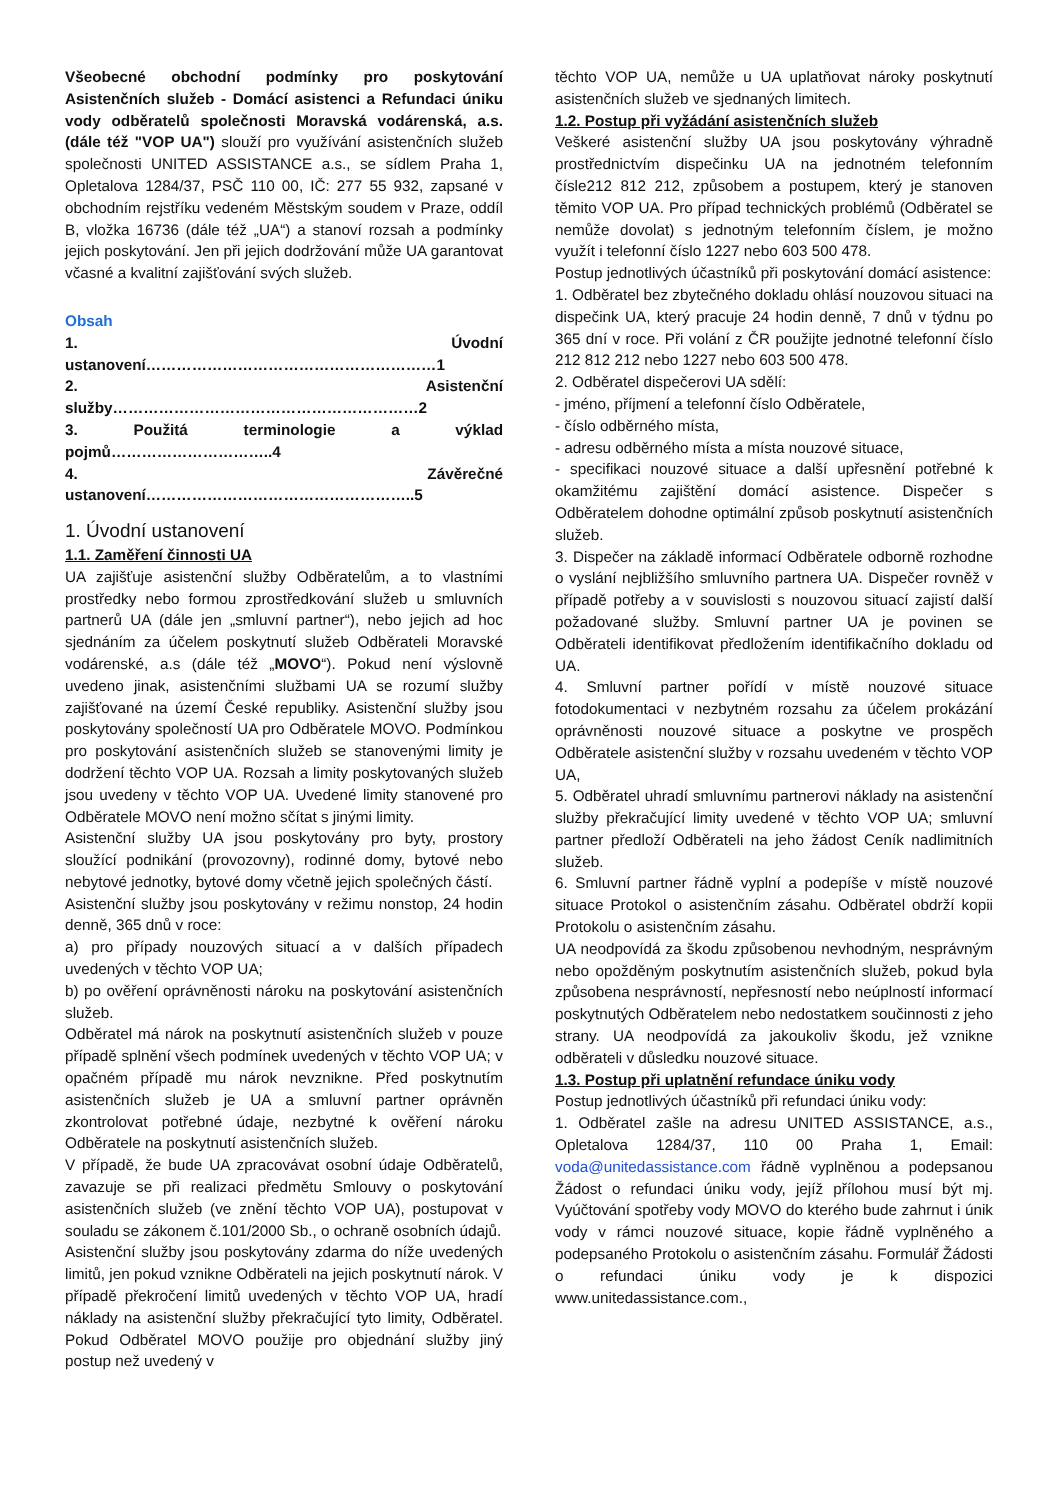Všeobecné obchodní podmínky pro poskytování Asistenčních služeb - Domácí asistenci a Refundaci úniku vody odběratelů společnosti Moravská vodárenská, a.s. (dále též "VOP UA") slouží pro využívání asistenčních služeb společnosti UNITED ASSISTANCE a.s., se sídlem Praha 1, Opletalova 1284/37, PSČ 110 00, IČ: 277 55 932, zapsané v obchodním rejstříku vedeném Městským soudem v Praze, oddíl B, vložka 16736 (dále též „UA“) a stanoví rozsah a podmínky jejich poskytování. Jen při jejich dodržování může UA garantovat včasné a kvalitní zajišťování svých služeb.
Obsah
1. Úvodní ustanovení…………………………………………………1
2. Asistenční služby……………………………………………………2
3. Použitá terminologie a výklad pojmů…………………………..4
4. Závěrečné ustanovení……………………………………………..5
1. Úvodní ustanovení
1.1. Zaměření činnosti UA
UA zajišťuje asistenční služby Odběratelům, a to vlastními prostředky nebo formou zprostředkování služeb u smluvních partnerů UA (dále jen „smluvní partner“), nebo jejich ad hoc sjednáním za účelem poskytnutí služeb Odběrateli Moravské vodárenské, a.s (dále též „MOVO“). Pokud není výslovně uvedeno jinak, asistenčními službami UA se rozumí služby zajišťované na území České republiky. Asistenční služby jsou poskytovány společností UA pro Odběratele MOVO. Podmínkou pro poskytování asistenčních služeb se stanovenými limity je dodržení těchto VOP UA. Rozsah a limity poskytovaných služeb jsou uvedeny v těchto VOP UA. Uvedené limity stanovené pro Odběratele MOVO není možno sčítat s jinými limity.
Asistenční služby UA jsou poskytovány pro byty, prostory sloužící podnikání (provozovny), rodinné domy, bytové nebo nebytové jednotky, bytové domy včetně jejich společných částí.
Asistenční služby jsou poskytovány v režimu nonstop, 24 hodin denně, 365 dnů v roce:
a) pro případy nouzových situací a v dalších případech uvedených v těchto VOP UA;
b) po ověření oprávněnosti nároku na poskytování asistenčních služeb.
Odběratel má nárok na poskytnutí asistenčních služeb v pouze případě splnění všech podmínek uvedených v těchto VOP UA; v opačném případě mu nárok nevznikne. Před poskytnutím asistenčních služeb je UA a smluvní partner oprávněn zkontrolovat potřebné údaje, nezbytné k ověření nároku Odběratele na poskytnutí asistenčních služeb.
V případě, že bude UA zpracovávat osobní údaje Odběratelů, zavazuje se při realizaci předmětu Smlouvy o poskytování asistenčních služeb (ve znění těchto VOP UA), postupovat v souladu se zákonem č.101/2000 Sb., o ochraně osobních údajů.
Asistenční služby jsou poskytovány zdarma do níže uvedených limitů, jen pokud vznikne Odběrateli na jejich poskytnutí nárok. V případě překročení limitů uvedených v těchto VOP UA, hradí náklady na asistenční služby překračující tyto limity, Odběratel. Pokud Odběratel MOVO použije pro objednání služby jiný postup než uvedený v
těchto VOP UA, nemůže u UA uplatňovat nároky poskytnutí asistenčních služeb ve sjednaných limitech.
1.2. Postup při vyžádání asistenčních služeb
Veškeré asistenční služby UA jsou poskytovány výhradně prostřednictvím dispečinku UA na jednotném telefonním čísle212 812 212, způsobem a postupem, který je stanoven těmito VOP UA. Pro případ technických problémů (Odběratel se nemůže dovolat) s jednotným telefonním číslem, je možno využít i telefonní číslo 1227 nebo 603 500 478.
Postup jednotlivých účastníků při poskytování domácí asistence:
1. Odběratel bez zbytečného dokladu ohlásí nouzovou situaci na dispečink UA, který pracuje 24 hodin denně, 7 dnů v týdnu po 365 dní v roce. Při volání z ČR použijte jednotné telefonní číslo 212 812 212 nebo 1227 nebo 603 500 478.
2. Odběratel dispečerovi UA sdělí:
- jméno, příjmení a telefonní číslo Odběratele,
- číslo odběrného místa,
- adresu odběrného místa a místa nouzové situace,
- specifikaci nouzové situace a další upřesnění potřebné k okamžitému zajištění domácí asistence. Dispečer s Odběratelem dohodne optimální způsob poskytnutí asistenčních služeb.
3. Dispečer na základě informací Odběratele odborně rozhodne o vyslání nejbližšího smluvního partnera UA. Dispečer rovněž v případě potřeby a v souvislosti s nouzovou situací zajistí další požadované služby. Smluvní partner UA je povinen se Odběrateli identifikovat předložením identifikačního dokladu od UA.
4. Smluvní partner pořídí v místě nouzové situace fotodokumentaci v nezbytném rozsahu za účelem prokázání oprávněnosti nouzové situace a poskytne ve prospěch Odběratele asistenční služby v rozsahu uvedeném v těchto VOP UA,
5. Odběratel uhradí smluvnímu partnerovi náklady na asistenční služby překračující limity uvedené v těchto VOP UA; smluvní partner předloží Odběrateli na jeho žádost Ceník nadlimitních služeb.
6. Smluvní partner řádně vyplní a podepíše v místě nouzové situace Protokol o asistenčním zásahu. Odběratel obdrží kopii Protokolu o asistenčním zásahu.
UA neodpovídá za škodu způsobenou nevhodným, nesprávným nebo opožděným poskytnutím asistenčních služeb, pokud byla způsobena nesprávností, nepřesností nebo neúplností informací poskytnutých Odběratelem nebo nedostatkem součinnosti z jeho strany. UA neodpovídá za jakoukoliv škodu, jež vznikne odběrateli v důsledku nouzové situace.
1.3. Postup při uplatnění refundace úniku vody
Postup jednotlivých účastníků při refundaci úniku vody:
1. Odběratel zašle na adresu UNITED ASSISTANCE, a.s., Opletalova 1284/37, 110 00 Praha 1, Email: voda@unitedassistance.com řádně vyplněnou a podepsanou Žádost o refundaci úniku vody, jejíž přílohou musí být mj. Vyúčtování spotřeby vody MOVO do kterého bude zahrnut i únik vody v rámci nouzové situace, kopie řádně vyplněného a podepsaného Protokolu o asistenčním zásahu. Formulář Žádosti o refundaci úniku vody je k dispozici www.unitedassistance.com.,